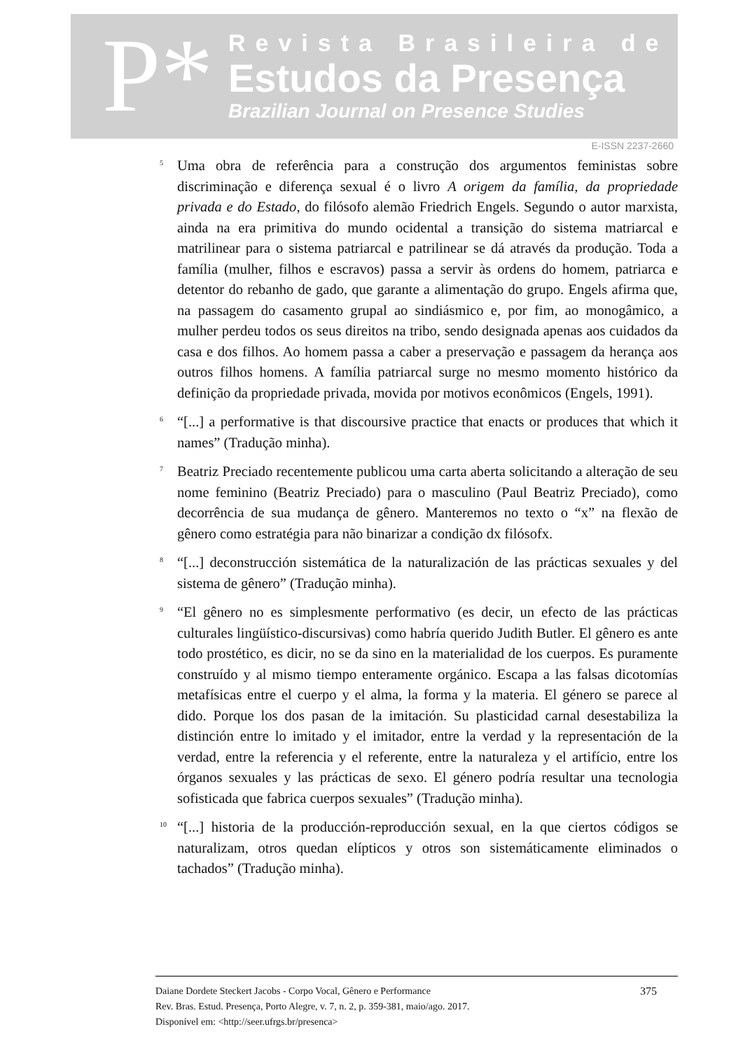P*
Revista Brasileira de
Estudos da Presença
Brazilian Journal on Presence Studies
E-ISSN 2237-2660
<sup>5</sup>
Uma obra de referência para a construção dos argumentos feministas sobre discriminação e diferença sexual é o livro A origem da família, da propriedade privada e do Estado, do filósofo alemão Friedrich Engels. Segundo o autor marxista, ainda na era primitiva do mundo ocidental a transição do sistema matriarcal e matrilinear para o sistema patriarcal e patrilinear se dá através da produção. Toda a família (mulher, filhos e escravos) passa a servir às ordens do homem, patriarca e detentor do rebanho de gado, que garante a alimentação do grupo. Engels afirma que, na passagem do casamento grupal ao sindiásmico e, por fim, ao monogâmico, a mulher perdeu todos os seus direitos na tribo, sendo designada apenas aos cuidados da casa e dos filhos. Ao homem passa a caber a preservação e passagem da herança aos outros filhos homens. A família patriarcal surge no mesmo momento histórico da definição da propriedade privada, movida por motivos econômicos (Engels, 1991).
<sup>6</sup>
“[...] a performative is that discoursive practice that enacts or produces that which it names” (Tradução minha).
<sup>7</sup>
Beatriz Preciado recentemente publicou uma carta aberta solicitando a alteração de seu nome feminino (Beatriz Preciado) para o masculino (Paul Beatriz Preciado), como decorrência de sua mudança de gênero. Manteremos no texto o “x” na flexão de gênero como estratégia para não binarizar a condição dx filósofx.
<sup>8</sup>
“[...] deconstrucción sistemática de la naturalización de las prácticas sexuales y del sistema de gênero” (Tradução minha).
<sup>9</sup>
“El gênero no es simplesmente performativo (es decir, un efecto de las prácticas culturales lingüístico-discursivas) como habría querido Judith Butler. El gênero es ante todo prostético, es dicir, no se da sino en la materialidad de los cuerpos. Es puramente construído y al mismo tiempo enteramente orgánico. Escapa a las falsas dicotomías metafísicas entre el cuerpo y el alma, la forma y la materia. El género se parece al dido. Porque los dos pasan de la imitación. Su plasticidad carnal desestabiliza la distinción entre lo imitado y el imitador, entre la verdad y la representación de la verdad, entre la referencia y el referente, entre la naturaleza y el artifício, entre los órganos sexuales y las prácticas de sexo. El género podría resultar una tecnologia sofisticada que fabrica cuerpos sexuales” (Tradução minha).
<sup>10</sup>
“[...] historia de la producción-reproducción sexual, en la que ciertos códigos se naturalizam, otros quedan elípticos y otros son sistemáticamente eliminados o tachados” (Tradução minha).
Daiane Dordete Steckert Jacobs - Corpo Vocal, Gênero e Performance
Rev. Bras. Estud. Presença, Porto Alegre, v. 7, n. 2, p. 359-381, maio/ago. 2017.
Disponível em: <http://seer.ufrgs.br/presenca>
375